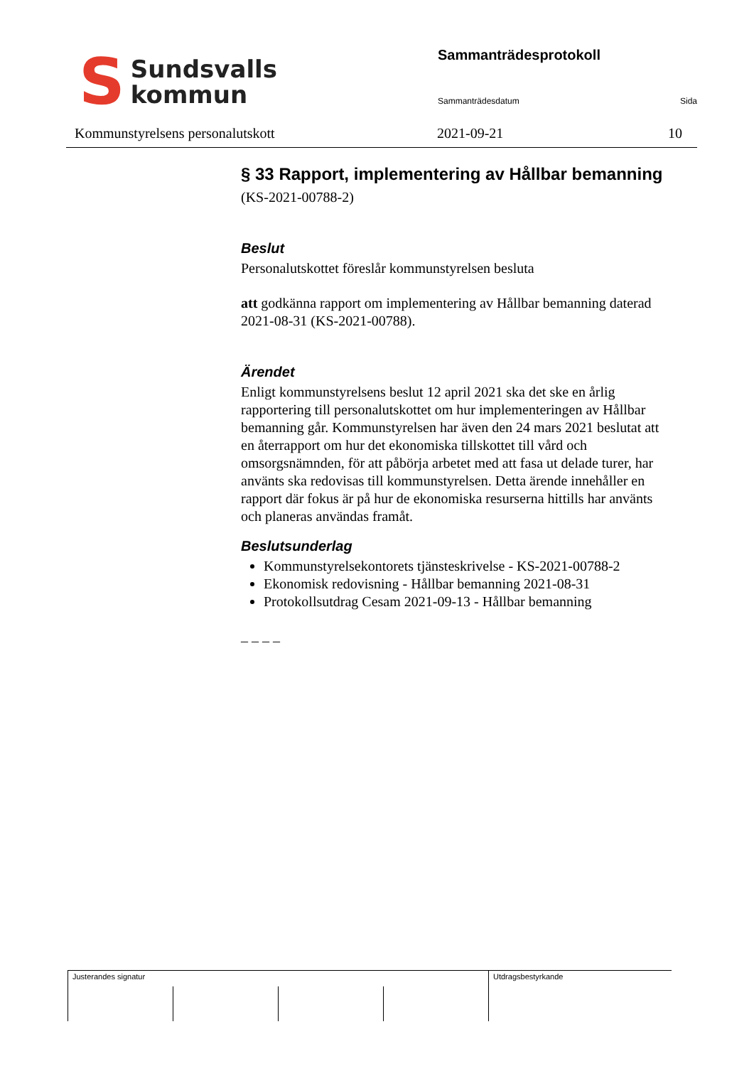S
Sundsvalls
kommun
Sammanträdesprotokoll
Sammanträdesdatum Sida
Kommunstyrelsens personalutskott 2021-09-21 10
§ 33 Rapport, implementering av Hållbar bemanning
(KS-2021-00788-2)
Beslut
Personalutskottet föreslår kommunstyrelsen besluta
att godkänna rapport om implementering av Hållbar bemanning daterad 2021-08-31 (KS-2021-00788).
Ärendet
Enligt kommunstyrelsens beslut 12 april 2021 ska det ske en årlig rapportering till personalutskottet om hur implementeringen av Hållbar bemanning går. Kommunstyrelsen har även den 24 mars 2021 beslutat att en återrapport om hur det ekonomiska tillskottet till vård och omsorgsnämnden, för att påbörja arbetet med att fasa ut delade turer, har använts ska redovisas till kommunstyrelsen. Detta ärende innehåller en rapport där fokus är på hur de ekonomiska resurserna hittills har använts och planeras användas framåt.
Beslutsunderlag
Kommunstyrelsekontorets tjänsteskrivelse - KS-2021-00788-2
Ekonomisk redovisning - Hållbar bemanning 2021-08-31
Protokollsutdrag Cesam 2021-09-13 - Hållbar bemanning
– – – –
| Justerandes signatur | | | | Utdragsbestyrkande |